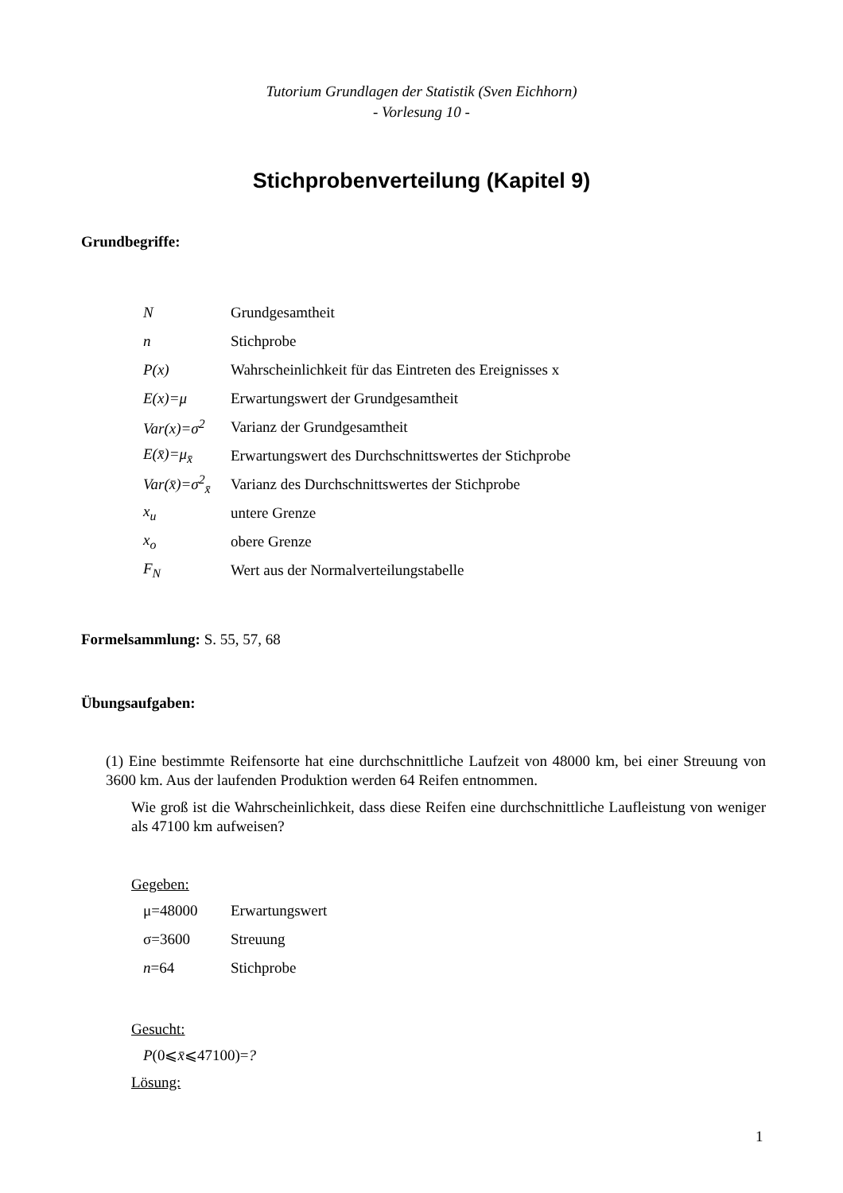Tutorium Grundlagen der Statistik (Sven Eichhorn)
- Vorlesung 10 -
Stichprobenverteilung (Kapitel 9)
Grundbegriffe:
N Grundgesamtheit
n Stichprobe
P(x) Wahrscheinlichkeit für das Eintreten des Ereignisses x
E(x)=μ Erwartungswert der Grundgesamtheit
Var(x)=σ<sup>2</sup> Varianz der Grundgesamtheit
E(x̄)=μ<sub>x̄</sub> Erwartungswert des Durchschnittswertes der Stichprobe
Var(x̄)=σ<sup>2</sup><sub>x̄</sub> Varianz des Durchschnittswertes der Stichprobe
x<sub>u</sub> untere Grenze
x<sub>o</sub> obere Grenze
F<sub>N</sub> Wert aus der Normalverteilungstabelle
Formelsammlung: S. 55, 57, 68
Übungsaufgaben:
(1) Eine bestimmte Reifensorte hat eine durchschnittliche Laufzeit von 48000 km, bei einer Streuung von 3600 km. Aus der laufenden Produktion werden 64 Reifen entnommen.
Wie groß ist die Wahrscheinlichkeit, dass diese Reifen eine durchschnittliche Laufleistung von weniger als 47100 km aufweisen?
Gegeben:
μ=48000 Erwartungswert
σ=3600 Streuung
n=64 Stichprobe
Gesucht:
P(0⩽x̄⩽47100)=?
Lösung:
1